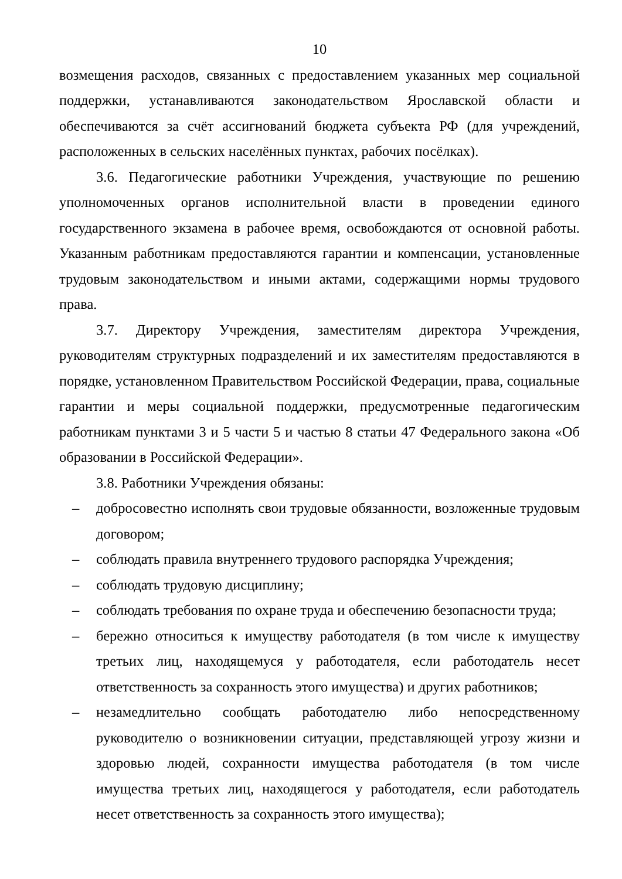10
возмещения расходов, связанных с предоставлением указанных мер социальной поддержки, устанавливаются законодательством Ярославской области и обеспечиваются за счёт ассигнований бюджета субъекта РФ (для учреждений, расположенных в сельских населённых пунктах, рабочих посёлках).
3.6. Педагогические работники Учреждения, участвующие по решению уполномоченных органов исполнительной власти в проведении единого государственного экзамена в рабочее время, освобождаются от основной работы. Указанным работникам предоставляются гарантии и компенсации, установленные трудовым законодательством и иными актами, содержащими нормы трудового права.
3.7. Директору Учреждения, заместителям директора Учреждения, руководителям структурных подразделений и их заместителям предоставляются в порядке, установленном Правительством Российской Федерации, права, социальные гарантии и меры социальной поддержки, предусмотренные педагогическим работникам пунктами 3 и 5 части 5 и частью 8 статьи 47 Федерального закона «Об образовании в Российской Федерации».
3.8. Работники Учреждения обязаны:
– добросовестно исполнять свои трудовые обязанности, возложенные трудовым договором;
– соблюдать правила внутреннего трудового распорядка Учреждения;
– соблюдать трудовую дисциплину;
– соблюдать требования по охране труда и обеспечению безопасности труда;
– бережно относиться к имуществу работодателя (в том числе к имуществу третьих лиц, находящемуся у работодателя, если работодатель несет ответственность за сохранность этого имущества) и других работников;
– незамедлительно сообщать работодателю либо непосредственному руководителю о возникновении ситуации, представляющей угрозу жизни и здоровью людей, сохранности имущества работодателя (в том числе имущества третьих лиц, находящегося у работодателя, если работодатель несет ответственность за сохранность этого имущества);